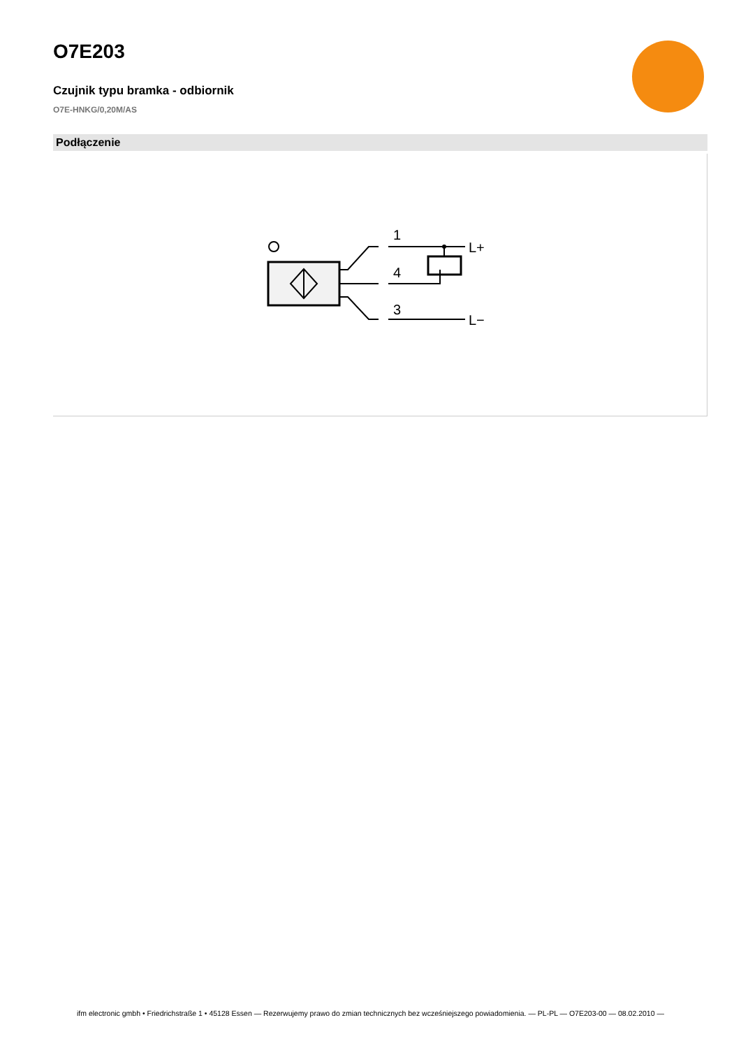O7E203
Czujnik typu bramka - odbiornik
O7E-HNKG/0,20M/AS
Podłączenie
1
4
3
L+
L−
ifm electronic gmbh • Friedrichstraße 1 • 45128 Essen — Rezerwujemy prawo do zmian technicznych bez wcześniejszego powiadomienia. — PL-PL — O7E203-00 — 08.02.2010 —